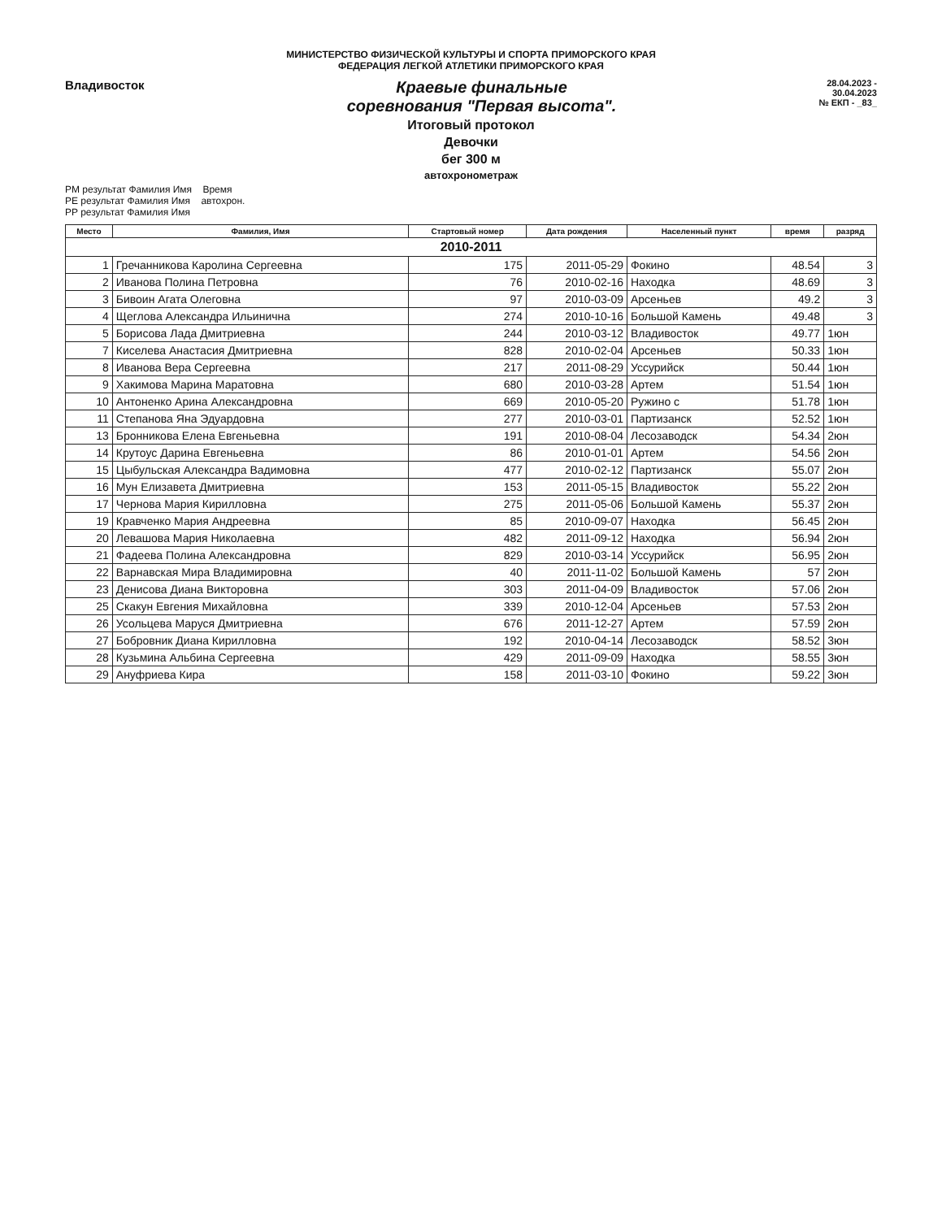МИНИСТЕРСТВО ФИЗИЧЕСКОЙ КУЛЬТУРЫ И СПОРТА ПРИМОРСКОГО КРАЯ
ФЕДЕРАЦИЯ ЛЕГКОЙ АТЛЕТИКИ ПРИМОРСКОГО КРАЯ
Владивосток
Краевые финальные
соревнования "Первая высота".
28.04.2023 -
30.04.2023
№ ЕКП - _83_
Итоговый протокол
Девочки
бег 300 м
автохронометраж
PM результат Фамилия Имя Время
PE результат Фамилия Имя автохрон.
PP результат Фамилия Имя
| Место | Фамилия, Имя | Стартовый номер | Дата рождения | Населенный пункт | время | разряд |
| --- | --- | --- | --- | --- | --- | --- |
| 2010-2011 | | | | | | |
| 1 | Гречанникова Каролина Сергеевна | 175 | 2011-05-29 | Фокино | 48.54 | 3 |
| 2 | Иванова Полина Петровна | 76 | 2010-02-16 | Находка | 48.69 | 3 |
| 3 | Бивоин Агата Олеговна | 97 | 2010-03-09 | Арсеньев | 49.2 | 3 |
| 4 | Щеглова Александра Ильинична | 274 | 2010-10-16 | Большой Камень | 49.48 | 3 |
| 5 | Борисова Лада Дмитриевна | 244 | 2010-03-12 | Владивосток | 49.77 | 1юн |
| 7 | Киселева Анастасия Дмитриевна | 828 | 2010-02-04 | Арсеньев | 50.33 | 1юн |
| 8 | Иванова Вера Сергеевна | 217 | 2011-08-29 | Уссурийск | 50.44 | 1юн |
| 9 | Хакимова Марина Маратовна | 680 | 2010-03-28 | Артем | 51.54 | 1юн |
| 10 | Антоненко Арина Александровна | 669 | 2010-05-20 | Ружино с | 51.78 | 1юн |
| 11 | Степанова Яна Эдуардовна | 277 | 2010-03-01 | Партизанск | 52.52 | 1юн |
| 13 | Бронникова Елена Евгеньевна | 191 | 2010-08-04 | Лесозаводск | 54.34 | 2юн |
| 14 | Крутоус Дарина Евгеньевна | 86 | 2010-01-01 | Артем | 54.56 | 2юн |
| 15 | Цыбульская Александра Вадимовна | 477 | 2010-02-12 | Партизанск | 55.07 | 2юн |
| 16 | Мун Елизавета Дмитриевна | 153 | 2011-05-15 | Владивосток | 55.22 | 2юн |
| 17 | Чернова Мария Кирилловна | 275 | 2011-05-06 | Большой Камень | 55.37 | 2юн |
| 19 | Кравченко Мария Андреевна | 85 | 2010-09-07 | Находка | 56.45 | 2юн |
| 20 | Левашова Мария Николаевна | 482 | 2011-09-12 | Находка | 56.94 | 2юн |
| 21 | Фадеева Полина Александровна | 829 | 2010-03-14 | Уссурийск | 56.95 | 2юн |
| 22 | Варнавская Мира Владимировна | 40 | 2011-11-02 | Большой Камень | 57 | 2юн |
| 23 | Денисова Диана Викторовна | 303 | 2011-04-09 | Владивосток | 57.06 | 2юн |
| 25 | Скакун Евгения Михайловна | 339 | 2010-12-04 | Арсеньев | 57.53 | 2юн |
| 26 | Усольцева Маруся Дмитриевна | 676 | 2011-12-27 | Артем | 57.59 | 2юн |
| 27 | Бобровник Диана Кирилловна | 192 | 2010-04-14 | Лесозаводск | 58.52 | 3юн |
| 28 | Кузьмина Альбина Сергеевна | 429 | 2011-09-09 | Находка | 58.55 | 3юн |
| 29 | Ануфриева Кира | 158 | 2011-03-10 | Фокино | 59.22 | 3юн |